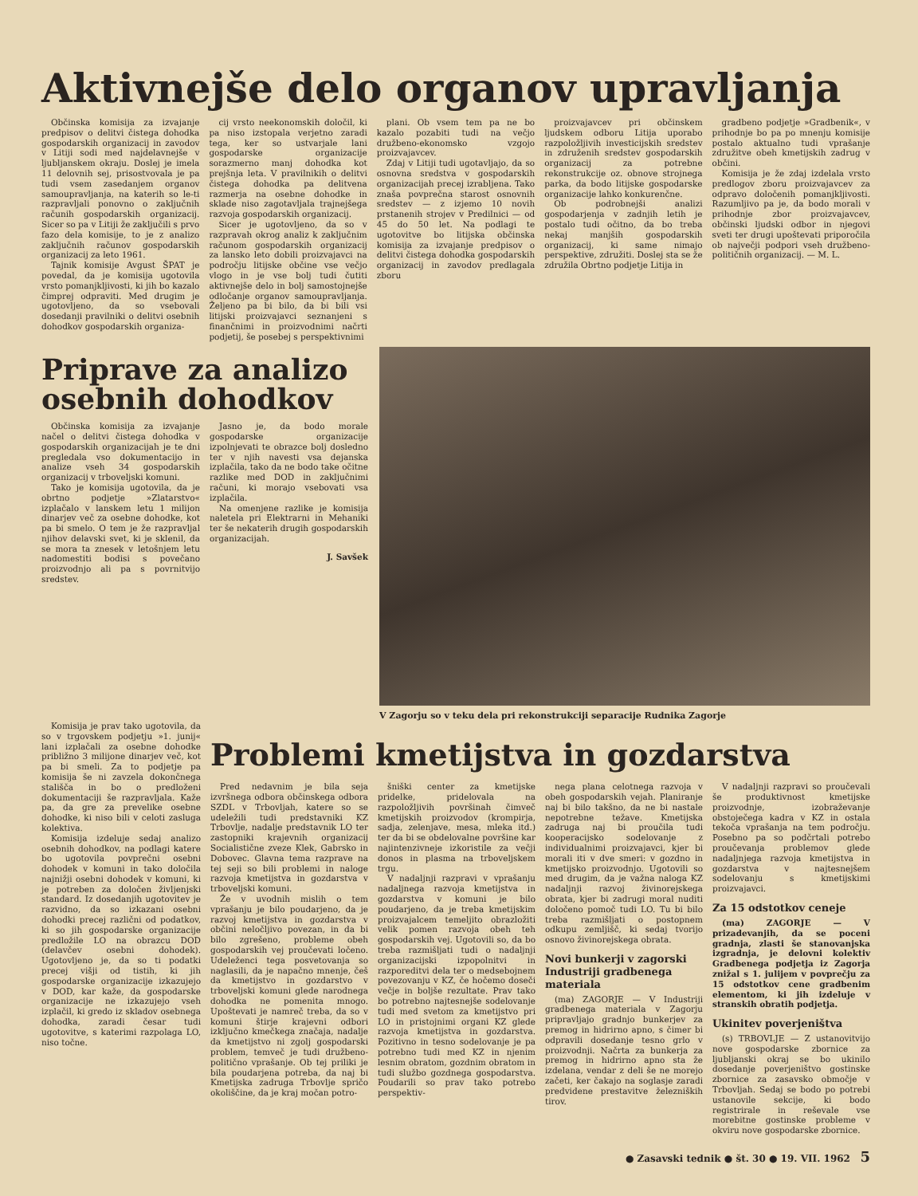Aktivnejše delo organov upravljanja
Občinska komisija za izvajanje predpisov o delitvi čistega dohodka gospodarskih organizacij in zavodov v Litiji sodi med najdelavnejše v ljubljanskem okraju. Doslej je imela 11 delovnih sej, prisostvovala je pa tudi vsem zasedanjem organov samoupravljanja, na katerih so le-ti razpravljali ponovno o zaključnih računih gospodarskih organizacij. Sicer so pa v Litiji že zaključili s prvo fazo dela komisije, to je z analizo zaključnih računov gospodarskih organizacij za leto 1961.
Tajnik komisije Avgust ŠPAT je povedal, da je komisija ugotovila vrsto pomanjkljivosti, ki jih bo kazalo čimprej odpraviti. Med drugim je ugotovljeno, da so vsebovali dosedanji pravilniki o delitvi osebnih dohodkov gospodarskih organiza-
cij vrsto neekonomskih določil, ki pa niso izstopala verjetno zaradi tega, ker so ustvarjale lani gospodarske organizacije sorazmerno manj dohodka kot prejšnja leta. V pravilnikih o delitvi čistega dohodka pa delitvena razmerja na osebne dohodke in sklade niso zagotavljala trajnejšega razvoja gospodarskih organizacij.
Sicer je ugotovljeno, da so v razpravah okrog analiz k zaključnim računom gospodarskih organizacij za lansko leto dobili proizvajavci na področju litijske občine vse večjo vlogo in je vse bolj tudi čutiti aktivnejše delo in bolj samostojnejše odločanje organov samoupravljanja. Željeno pa bi bilo, da bi bili vsi litijski proizvajavci seznanjeni s finančnimi in proizvodnimi načrti podjetij, še posebej s perspektivnimi
plani. Ob vsem tem pa ne bo kazalo pozabiti tudi na večjo družbeno-ekonomsko vzgojo proizvajavcev.
Zdaj v Litiji tudi ugotavljajo, da so osnovna sredstva v gospodarskih organizacijah precej izrabljena. Tako znaša povprečna starost osnovnih sredstev — z izjemo 10 novih prstanenih strojev v Predilnici — od 45 do 50 let. Na podlagi te ugotovitve bo litijska občinska komisija za izvajanje predpisov o delitvi čistega dohodka gospodarskih organizacij in zavodov predlagala zboru
proizvajavcev pri občinskem ljudskem odboru Litija uporabo razpoložljivih investicijskih sredstev in združenih sredstev gospodarskih organizacij za potrebne rekonstrukcije oz. obnove strojnega parka, da bodo litijske gospodarske organizacije lahko konkurenčne.
Ob podrobnejši analizi gospodarjenja v zadnjih letih je postalo tudi očitno, da bo treba nekaj manjših gospodarskih organizacij, ki same nimajo perspektive, združiti. Doslej sta se že združila Obrtno podjetje Litija in
gradbeno podjetje »Gradbenik«, v prihodnje bo pa po mnenju komisije postalo aktualno tudi vprašanje združitve obeh kmetijskih zadrug v občini.
Komisija je že zdaj izdelala vrsto predlogov zboru proizvajavcev za odpravo določenih pomanjkljivosti. Razumljivo pa je, da bodo morali v prihodnje zbor proizvajavcev, občinski ljudski odbor in njegovi sveti ter drugi upoštevati priporočila ob največji podpori vseh družbeno-političnih organizacij. — M. L.
Priprave za analizo osebnih dohodkov
Občinska komisija za izvajanje načel o delitvi čistega dohodka v gospodarskih organizacijah je te dni pregledala vso dokumentacijo in analize vseh 34 gospodarskih organizacij v trboveljski komuni.
Tako je komisija ugotovila, da je obrtno podjetje »Zlatarstvo« izplačalo v lanskem letu 1 milijon dinarjev več za osebne dohodke, kot pa bi smelo. O tem je že razpravljal njihov delavski svet, ki je sklenil, da se mora ta znesek v letošnjem letu nadomestiti bodisi s povečano proizvodnjo ali pa s povrnitvijo sredstev.
Jasno je, da bodo morale gospodarske organizacije izpolnjevati te obrazce bolj dosledno ter v njih navesti vsa dejanska izplačila, tako da ne bodo take očitne razlike med DOD in zaključnimi računi, ki morajo vsebovati vsa izplačila.
Na omenjene razlike je komisija naletela pri Elektrarni in Mehaniki ter še nekaterih drugih gospodarskih organizacijah.
J. Savšek
V Zagorju so v teku dela pri rekonstrukciji separacije Rudnika Zagorje
Komisija je prav tako ugotovila, da so v trgovskem podjetju »1. junij« lani izplačali za osebne dohodke približno 3 milijone dinarjev več, kot pa bi smeli. Za to podjetje pa komisija še ni zavzela dokončnega stališča in bo o predloženi dokumentaciji še razpravljala. Kaže pa, da gre za prevelike osebne dohodke, ki niso bili v celoti zasluga kolektiva.
Komisija izdeluje sedaj analizo osebnih dohodkov, na podlagi katere bo ugotovila povprečni osebni dohodek v komuni in tako določila najnižji osebni dohodek v komuni, ki je potreben za določen življenjski standard. Iz dosedanjih ugotovitev je razvidno, da so izkazani osebni dohodki precej različni od podatkov, ki so jih gospodarske organizacije predložile LO na obrazcu DOD (delavčev osebni dohodek). Ugotovljeno je, da so ti podatki precej višji od tistih, ki jih gospodarske organizacije izkazujejo v DOD, kar kaže, da gospodarske organizacije ne izkazujejo vseh izplačil, ki gredo iz skladov osebnega dohodka, zaradi česar tudi ugotovitve, s katerimi razpolaga LO, niso točne.
Problemi kmetijstva in gozdarstva
Pred nedavnim je bila seja izvršnega odbora občinskega odbora SZDL v Trbovljah, katere so se udeležili tudi predstavniki KZ Trbovlje, nadalje predstavnik LO ter zastopniki krajevnih organizacij Socialistične zveze Klek, Gabrsko in Dobovec. Glavna tema razprave na tej seji so bili problemi in naloge razvoja kmetijstva in gozdarstva v trboveljski komuni.
Že v uvodnih mislih o tem vprašanju je bilo poudarjeno, da je razvoj kmetijstva in gozdarstva v občini neločljivo povezan, in da bi bilo zgrešeno, probleme obeh gospodarskih vej proučevati ločeno. Udeleženci tega posvetovanja so naglasili, da je napačno mnenje, češ da kmetijstvo in gozdarstvo v trboveljski komuni glede narodnega dohodka ne pomenita mnogo. Upoštevati je namreč treba, da so v komuni štirje krajevni odbori izključno kmečkega značaja, nadalje da kmetijstvo ni zgolj gospodarski problem, temveč je tudi družbeno-politično vprašanje. Ob tej priliki je bila poudarjena potreba, da naj bi Kmetijska zadruga Trbovlje spričo okoliščine, da je kraj močan potro-
šniški center za kmetijske pridelke, pridelovala na razpoložljivih površinah čimveč kmetijskih proizvodov (krompirja, sadja, zelenjave, mesa, mleka itd.) ter da bi se obdelovalne površine kar najintenzivneje izkoristile za večji donos in plasma na trboveljskem trgu.
V nadaljnji razpravi v vprašanju nadaljnega razvoja kmetijstva in gozdarstva v komuni je bilo poudarjeno, da je treba kmetijskim proizvajalcem temeljito obrazložiti velik pomen razvoja obeh teh gospodarskih vej. Ugotovili so, da bo treba razmišljati tudi o nadaljnji organizacijski izpopolnitvi in razporeditvi dela ter o medsebojnem povezovanju v KZ, če hočemo doseči večje in boljše rezultate. Prav tako bo potrebno najtesnejše sodelovanje tudi med svetom za kmetijstvo pri LO in pristojnimi organi KZ glede razvoja kmetijstva in gozdarstva. Pozitivno in tesno sodelovanje je pa potrebno tudi med KZ in njenim lesnim obratom, gozdnim obratom in tudi službo gozdnega gospodarstva. Poudarili so prav tako potrebo perspektiv-
nega plana celotnega razvoja v obeh gospodarskih vejah. Planiranje naj bi bilo takšno, da ne bi nastale nepotrebne težave. Kmetijska zadruga naj bi proučila tudi kooperacijsko sodelovanje z individualnimi proizvajavci, kjer bi morali iti v dve smeri: v gozdno in kmetijsko proizvodnjo. Ugotovili so med drugim, da je važna naloga KZ nadaljnji razvoj živinorejskega obrata, kjer bi zadrugi moral nuditi določeno pomoč tudi LO. Tu bi bilo treba razmišljati o postopnem odkupu zemljišč, ki sedaj tvorijo osnovo živinorejskega obrata.
Novi bunkerji v zagorski Industriji gradbenega materiala
(ma) ZAGORJE — V Industriji gradbenega materiala v Zagorju pripravljajo gradnjo bunkerjev za premog in hidrirno apno, s čimer bi odpravili dosedanje tesno grlo v proizvodnji. Načrta za bunkerja za premog in hidrirno apno sta že izdelana, vendar z deli še ne morejo začeti, ker čakajo na soglasje zaradi predvidene prestavitve železniških tirov.
V nadaljnji razpravi so proučevali še produktivnost kmetijske proizvodnje, izobraževanje obstoječega kadra v KZ in ostala tekoča vprašanja na tem področju. Posebno pa so podčrtali potrebo proučevanja problemov glede nadaljnjega razvoja kmetijstva in gozdarstva v najtesnejšem sodelovanju s kmetijskimi proizvajavci.
Za 15 odstotkov ceneje
(ma) ZAGORJE — V prizadevanjih, da se poceni gradnja, zlasti še stanovanjska izgradnja, je delovni kolektiv Gradbenega podjetja iz Zagorja znižal s 1. julijem v povprečju za 15 odstotkov cene gradbenim elementom, ki jih izdeluje v stranskih obratih podjetja.
Ukinitev poverjeništva
(s) TRBOVLJE — Z ustanovitvijo nove gospodarske zbornice za ljubljanski okraj se bo ukinilo dosedanje poverjeništvo gostinske zbornice za zasavsko območje v Trbovljah. Sedaj se bodo po potrebi ustanovile sekcije, ki bodo registrirale in reševale vse morebitne gostinske probleme v okviru nove gospodarske zbornice.
● Zasavski tednik ● št. 30 ● 19. VII. 1962 5